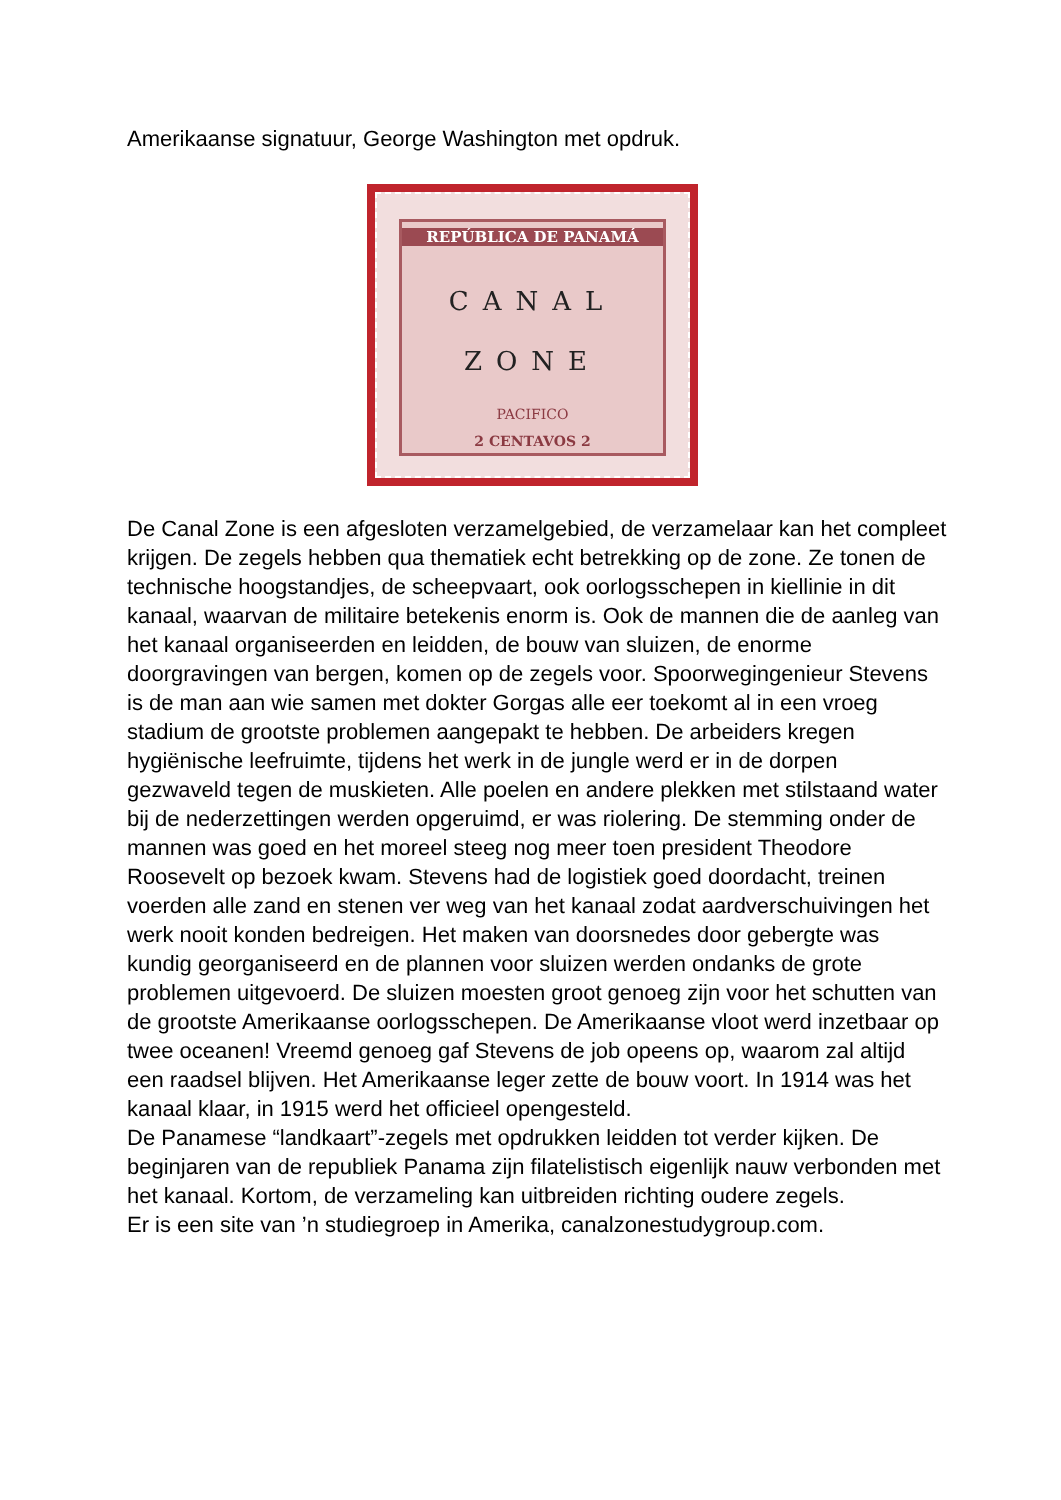Amerikaanse signatuur, George Washington met opdruk.
REPÚBLICA DE PANAMÁ
CANAL
ZONE
PACIFICO
2 CENTAVOS 2
De Canal Zone is een afgesloten verzamelgebied, de verzamelaar kan het compleet krijgen. De zegels hebben qua thematiek echt betrekking op de zone. Ze tonen de technische hoogstandjes, de scheepvaart, ook oorlogsschepen in kiellinie in dit kanaal, waarvan de militaire betekenis enorm is. Ook de mannen die de aanleg van het kanaal organiseerden en leidden, de bouw van sluizen, de enorme doorgravingen van bergen, komen op de zegels voor. Spoorwegingenieur Stevens is de man aan wie samen met dokter Gorgas alle eer toekomt al in een vroeg stadium de grootste problemen aangepakt te hebben. De arbeiders kregen hygiënische leefruimte, tijdens het werk in de jungle werd er in de dorpen gezwaveld tegen de muskieten. Alle poelen en andere plekken met stilstaand water bij de nederzettingen werden opgeruimd, er was riolering. De stemming onder de mannen was goed en het moreel steeg nog meer toen president Theodore Roosevelt op bezoek kwam. Stevens had de logistiek goed doordacht, treinen voerden alle zand en stenen ver weg van het kanaal zodat aardverschuivingen het werk nooit konden bedreigen. Het maken van doorsnedes door gebergte was kundig georganiseerd en de plannen voor sluizen werden ondanks de grote problemen uitgevoerd. De sluizen moesten groot genoeg zijn voor het schutten van de grootste Amerikaanse oorlogsschepen. De Amerikaanse vloot werd inzetbaar op twee oceanen! Vreemd genoeg gaf Stevens de job opeens op, waarom zal altijd een raadsel blijven. Het Amerikaanse leger zette de bouw voort. In 1914 was het kanaal klaar, in 1915 werd het officieel opengesteld.
De Panamese “landkaart”-zegels met opdrukken leidden tot verder kijken. De beginjaren van de republiek Panama zijn filatelistisch eigenlijk nauw verbonden met het kanaal. Kortom, de verzameling kan uitbreiden richting oudere zegels.
Er is een site van ’n studiegroep in Amerika, canalzonestudygroup.com.